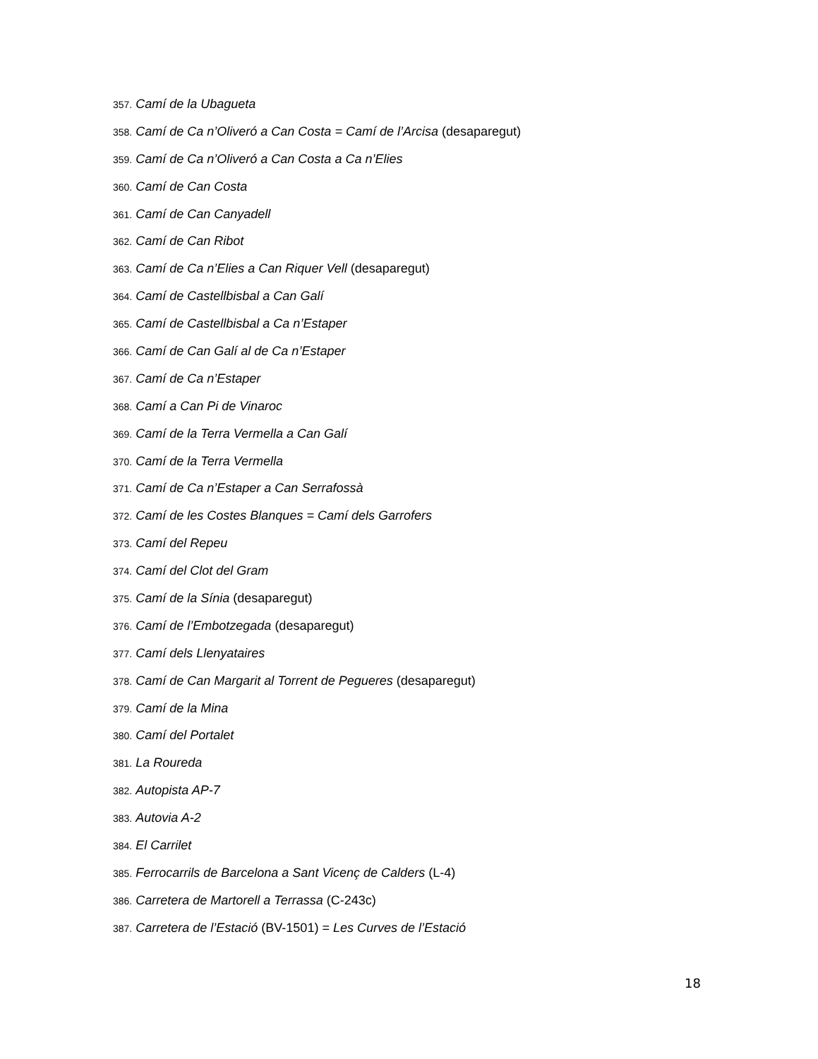357. Camí de la Ubagueta
358. Camí de Ca n’Oliveró a Can Costa = Camí de l’Arcisa (desaparegut)
359. Camí de Ca n’Oliveró a Can Costa a Ca n’Elies
360. Camí de Can Costa
361. Camí de Can Canyadell
362. Camí de Can Ribot
363. Camí de Ca n’Elies a Can Riquer Vell (desaparegut)
364. Camí de Castellbisbal a Can Galí
365. Camí de Castellbisbal a Ca n’Estaper
366. Camí de Can Galí al de Ca n’Estaper
367. Camí de Ca n’Estaper
368. Camí a Can Pi de Vinaroc
369. Camí de la Terra Vermella a Can Galí
370. Camí de la Terra Vermella
371. Camí de Ca n’Estaper a Can Serrafossà
372. Camí de les Costes Blanques = Camí dels Garrofers
373. Camí del Repeu
374. Camí del Clot del Gram
375. Camí de la Sínia (desaparegut)
376. Camí de l’Embotzegada (desaparegut)
377. Camí dels Llenyataires
378. Camí de Can Margarit al Torrent de Pegueres (desaparegut)
379. Camí de la Mina
380. Camí del Portalet
381. La Roureda
382. Autopista AP-7
383. Autovia A-2
384. El Carrilet
385. Ferrocarrils de Barcelona a Sant Vicenç de Calders (L-4)
386. Carretera de Martorell a Terrassa (C-243c)
387. Carretera de l’Estació (BV-1501) = Les Curves de l’Estació
18